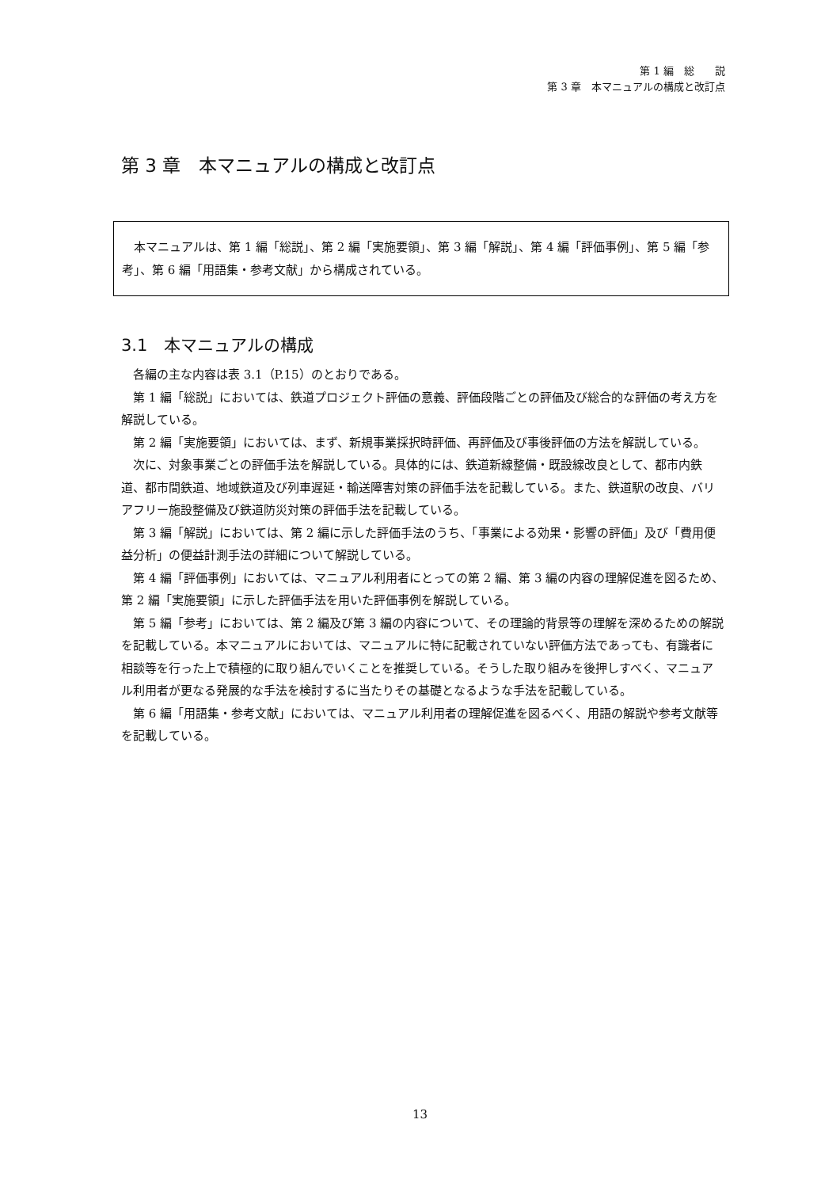第 1 編　総　　説
第 3 章　本マニュアルの構成と改訂点
第 3 章　本マニュアルの構成と改訂点
本マニュアルは、第 1 編「総説」、第 2 編「実施要領」、第 3 編「解説」、第 4 編「評価事例」、第 5 編「参考」、第 6 編「用語集・参考文献」から構成されている。
3.1　本マニュアルの構成
各編の主な内容は表 3.1（P.15）のとおりである。
第 1 編「総説」においては、鉄道プロジェクト評価の意義、評価段階ごとの評価及び総合的な評価の考え方を解説している。
第 2 編「実施要領」においては、まず、新規事業採択時評価、再評価及び事後評価の方法を解説している。
次に、対象事業ごとの評価手法を解説している。具体的には、鉄道新線整備・既設線改良として、都市内鉄道、都市間鉄道、地域鉄道及び列車遅延・輸送障害対策の評価手法を記載している。また、鉄道駅の改良、バリアフリー施設整備及び鉄道防災対策の評価手法を記載している。
第 3 編「解説」においては、第 2 編に示した評価手法のうち、「事業による効果・影響の評価」及び「費用便益分析」の便益計測手法の詳細について解説している。
第 4 編「評価事例」においては、マニュアル利用者にとっての第 2 編、第 3 編の内容の理解促進を図るため、第 2 編「実施要領」に示した評価手法を用いた評価事例を解説している。
第 5 編「参考」においては、第 2 編及び第 3 編の内容について、その理論的背景等の理解を深めるための解説を記載している。本マニュアルにおいては、マニュアルに特に記載されていない評価方法であっても、有識者に相談等を行った上で積極的に取り組んでいくことを推奨している。そうした取り組みを後押しすべく、マニュアル利用者が更なる発展的な手法を検討するに当たりその基礎となるような手法を記載している。
第 6 編「用語集・参考文献」においては、マニュアル利用者の理解促進を図るべく、用語の解説や参考文献等を記載している。
13